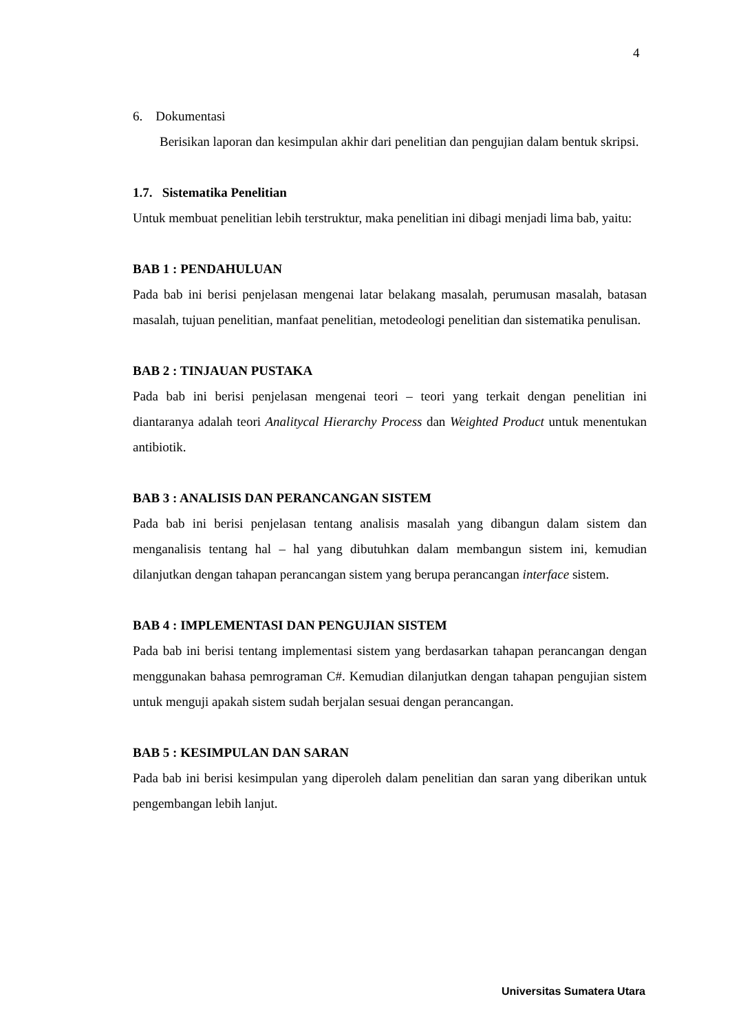4
6. Dokumentasi
Berisikan laporan dan kesimpulan akhir dari penelitian dan pengujian dalam bentuk skripsi.
1.7. Sistematika Penelitian
Untuk membuat penelitian lebih terstruktur, maka penelitian ini dibagi menjadi lima bab, yaitu:
BAB 1 : PENDAHULUAN
Pada bab ini berisi penjelasan mengenai latar belakang masalah, perumusan masalah, batasan masalah, tujuan penelitian, manfaat penelitian, metodeologi penelitian dan sistematika penulisan.
BAB 2 : TINJAUAN PUSTAKA
Pada bab ini berisi penjelasan mengenai teori – teori yang terkait dengan penelitian ini diantaranya adalah teori Analitycal Hierarchy Process dan Weighted Product untuk menentukan antibiotik.
BAB 3 : ANALISIS DAN PERANCANGAN SISTEM
Pada bab ini berisi penjelasan tentang analisis masalah yang dibangun dalam sistem dan menganalisis tentang hal – hal yang dibutuhkan dalam membangun sistem ini, kemudian dilanjutkan dengan tahapan perancangan sistem yang berupa perancangan interface sistem.
BAB 4 : IMPLEMENTASI DAN PENGUJIAN SISTEM
Pada bab ini berisi tentang implementasi sistem yang berdasarkan tahapan perancangan dengan menggunakan bahasa pemrograman C#. Kemudian dilanjutkan dengan tahapan pengujian sistem untuk menguji apakah sistem sudah berjalan sesuai dengan perancangan.
BAB 5 : KESIMPULAN DAN SARAN
Pada bab ini berisi kesimpulan yang diperoleh dalam penelitian dan saran yang diberikan untuk pengembangan lebih lanjut.
Universitas Sumatera Utara